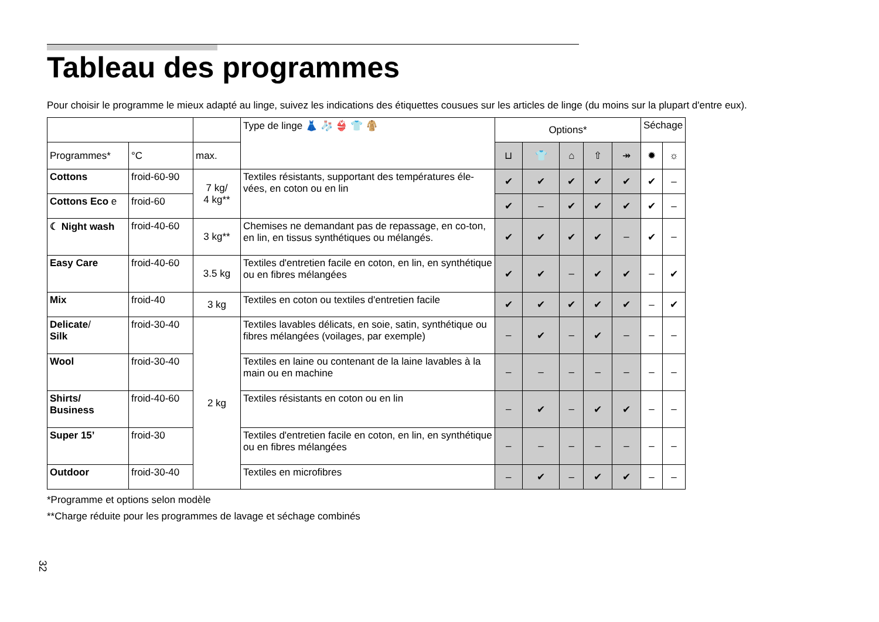Tableau des programmes
Pour choisir le programme le mieux adapté au linge, suivez les indications des étiquettes cousues sur les articles de linge (du moins sur la plupart d'entre eux).
| | | | Type de linge 👗 🧦 👙 👕 🧥 | Options* | | | | | Séchage | |
| --- | --- | --- | --- | --- | --- | --- | --- | --- | --- | --- |
| Programmes* | °C | max. | | ⊔ | 👕 | ⌂ | ⇧ | ↠ | ✹ | ☼ |
| Cottons | froid-60-90 | 7 kg/ 4 kg** | Textiles résistants, supportant des températures éle-vées, en coton ou en lin | ✔ | ✔ | ✔ | ✔ | ✔ | ✔ | – |
| Cottons Eco e | froid-60 | | | ✔ | – | ✔ | ✔ | ✔ | ✔ | – |
| ☾ Night wash | froid-40-60 | 3 kg** | Chemises ne demandant pas de repassage, en co-ton, en lin, en tissus synthétiques ou mélangés. | ✔ | ✔ | ✔ | ✔ | – | ✔ | – |
| Easy Care | froid-40-60 | 3.5 kg | Textiles d'entretien facile en coton, en lin, en synthétique ou en fibres mélangées | ✔ | ✔ | – | ✔ | ✔ | – | ✔ |
| Mix | froid-40 | 3 kg | Textiles en coton ou textiles d'entretien facile | ✔ | ✔ | ✔ | ✔ | ✔ | – | ✔ |
| Delicate / Silk | froid-30-40 | 2 kg | Textiles lavables délicats, en soie, satin, synthétique ou fibres mélangées (voilages, par exemple) | – | ✔ | – | ✔ | – | – | – |
| Wool | froid-30-40 | | Textiles en laine ou contenant de la laine lavables à la main ou en machine | – | – | – | – | – | – | – |
| Shirts/ Business | froid-40-60 | | Textiles résistants en coton ou en lin | – | ✔ | – | ✔ | ✔ | – | – |
| Super 15’ | froid-30 | | Textiles d'entretien facile en coton, en lin, en synthétique ou en fibres mélangées | – | – | – | – | – | – | – |
| Outdoor | froid-30-40 | | Textiles en microfibres | – | ✔ | – | ✔ | ✔ | – | – |
*Programme et options selon modèle
**Charge réduite pour les programmes de lavage et séchage combinés
32